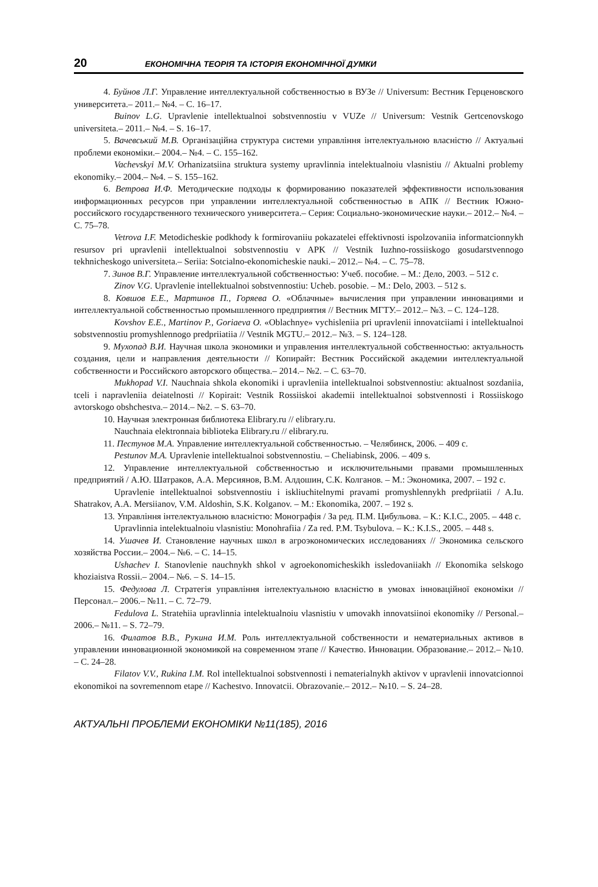20 ЕКОНОМІЧНА ТЕОРІЯ ТА ІСТОРІЯ ЕКОНОМІЧНОЇ ДУМКИ
4. Буйнов Л.Г. Управление интеллектуальной собственностью в ВУЗе // Universum: Вестник Герценовского университета.– 2011.– №4. – С. 16–17.
Buinov L.G. Upravlenie intellektualnoi sobstvennostiu v VUZe // Universum: Vestnik Gertcenovskogo universiteta.– 2011.– №4. – S. 16–17.
5. Вачевський М.В. Організаційна структура системи управління інтелектуальною власністю // Актуальні проблеми економіки.– 2004.– №4. – С. 155–162.
Vachevskyi M.V. Orhanizatsiina struktura systemy upravlinnia intelektualnoiu vlasnistiu // Aktualni problemy ekonomiky.– 2004.– №4. – S. 155–162.
6. Ветрова И.Ф. Методические подходы к формированию показателей эффективности использования информационных ресурсов при управлении интеллектуальной собственностью в АПК // Вестник Южно-российского государственного технического университета.– Серия: Социально-экономические науки.– 2012.– №4. – С. 75–78.
Vetrova I.F. Metodicheskie podkhody k formirovaniiu pokazatelei effektivnosti ispolzovaniia informatcionnykh resursov pri upravlenii intellektualnoi sobstvennostiu v APK // Vestnik Iuzhno-rossiiskogo gosudarstvennogo tekhnicheskogo universiteta.– Seriia: Sotcialno-ekonomicheskie nauki.– 2012.– №4. – С. 75–78.
7. Зинов В.Г. Управление интеллектуальной собственностью: Учеб. пособие. – М.: Дело, 2003. – 512 с.
Zinov V.G. Upravlenie intellektualnoi sobstvennostiu: Ucheb. posobie. – M.: Delo, 2003. – 512 s.
8. Ковшов Е.Е., Мартинов П., Горяева О. «Облачные» вычисления при управлении инновациями и интеллектуальной собственностью промышленного предприятия // Вестник МГТУ.– 2012.– №3. – С. 124–128.
Kovshov E.E., Martinov P., Goriaeva O. «Oblachnye» vychisleniia pri upravlenii innovatciiami i intellektualnoi sobstvennostiu promyshlennogo predpriiatiia // Vestnik MGTU.– 2012.– №3. – S. 124–128.
9. Мухопад В.И. Научная школа экономики и управления интеллектуальной собственностью: актуальность создания, цели и направления деятельности // Копирайт: Вестник Российской академии интеллектуальной собственности и Российского авторского общества.– 2014.– №2. – С. 63–70.
Mukhopad V.I. Nauchnaia shkola ekonomiki i upravleniia intellektualnoi sobstvennostiu: aktualnost sozdaniia, tceli i napravleniia deiatelnosti // Kopirait: Vestnik Rossiiskoi akademii intellektualnoi sobstvennosti i Rossiiskogo avtorskogo obshchestva.– 2014.– №2. – S. 63–70.
10. Научная электронная библиотека Elibrary.ru // elibrary.ru.
Nauchnaia elektronnaia biblioteka Elibrary.ru // elibrary.ru.
11. Пестунов М.А. Управление интеллектуальной собственностью. – Челябинск, 2006. – 409 с.
Pestunov M.A. Upravlenie intellektualnoi sobstvennostiu. – Cheliabinsk, 2006. – 409 s.
12. Управление интеллектуальной собственностью и исключительными правами промышленных предприятий / А.Ю. Шатраков, А.А. Мерсиянов, В.М. Алдошин, С.К. Колганов. – М.: Экономика, 2007. – 192 с.
Upravlenie intellektualnoi sobstvennostiu i iskliuchitelnymi pravami promyshlennykh predpriiatii / A.Iu. Shatrakov, A.A. Mersiianov, V.M. Aldoshin, S.K. Kolganov. – M.: Ekonomika, 2007. – 192 s.
13. Управління інтелектуальною власністю: Монографія / За ред. П.М. Цибульова. – К.: К.І.С., 2005. – 448 с.
Upravlinnia intelektualnoiu vlasnistiu: Monohrafiia / Za red. P.M. Tsybulova. – K.: K.I.S., 2005. – 448 s.
14. Ушачев И. Становление научных школ в агроэкономических исследованиях // Экономика сельского хозяйства России.– 2004.– №6. – С. 14–15.
Ushachev I. Stanovlenie nauchnykh shkol v agroekonomicheskikh issledovaniiakh // Ekonomika selskogo khoziaistva Rossii.– 2004.– №6. – S. 14–15.
15. Федулова Л. Стратегія управління інтелектуальною власністю в умовах інноваційної економіки // Персонал.– 2006.– №11. – С. 72–79.
Fedulova L. Stratehiia upravlinnia intelektualnoiu vlasnistiu v umovakh innovatsiinoi ekonomiky // Personal.– 2006.– №11. – S. 72–79.
16. Филатов В.В., Рукина И.М. Роль интеллектуальной собственности и нематериальных активов в управлении инновационной экономикой на современном этапе // Качество. Инновации. Образование.– 2012.– №10. – С. 24–28.
Filatov V.V., Rukina I.M. Rol intellektualnoi sobstvennosti i nematerialnykh aktivov v upravlenii innovatcionnoi ekonomikoi na sovremennom etape // Kachestvo. Innovatcii. Obrazovanie.– 2012.– №10. – S. 24–28.
АКТУАЛЬНІ ПРОБЛЕМИ ЕКОНОМІКИ №11(185), 2016